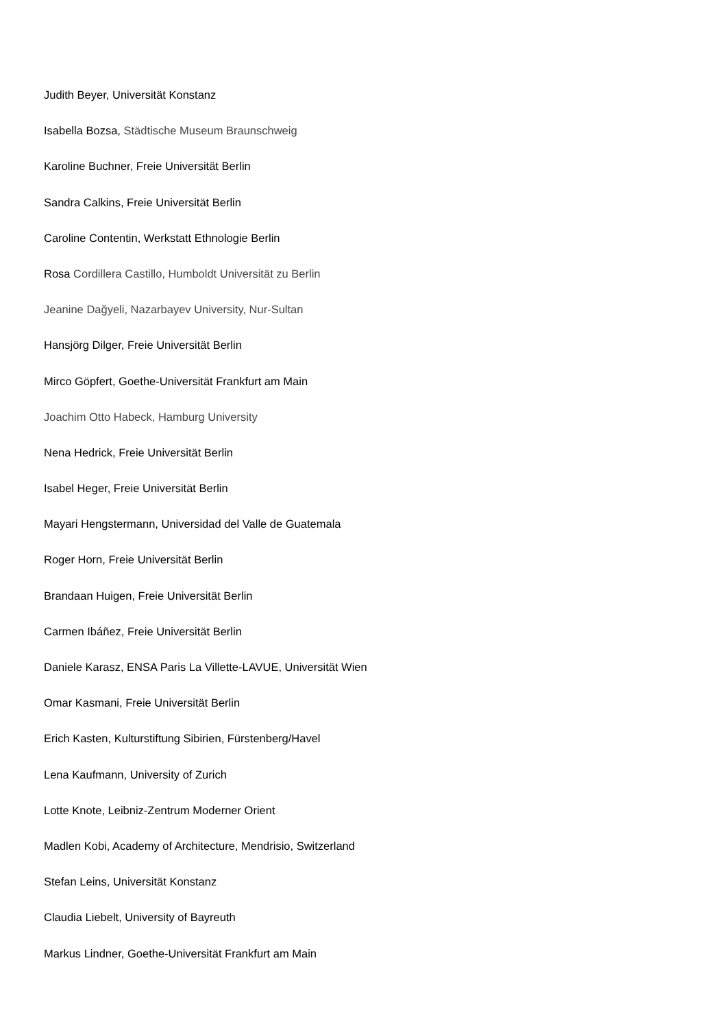Judith Beyer, Universität Konstanz
Isabella Bozsa, Städtische Museum Braunschweig
Karoline Buchner, Freie Universität Berlin
Sandra Calkins, Freie Universität Berlin
Caroline Contentin, Werkstatt Ethnologie Berlin
Rosa Cordillera Castillo, Humboldt Universität zu Berlin
Jeanine Dağyeli, Nazarbayev University, Nur-Sultan
Hansjörg Dilger, Freie Universität Berlin
Mirco Göpfert, Goethe-Universität Frankfurt am Main
Joachim Otto Habeck, Hamburg University
Nena Hedrick, Freie Universität Berlin
Isabel Heger, Freie Universität Berlin
Mayari Hengstermann, Universidad del Valle de Guatemala
Roger Horn, Freie Universität Berlin
Brandaan Huigen, Freie Universität Berlin
Carmen Ibáñez, Freie Universität Berlin
Daniele Karasz, ENSA Paris La Villette-LAVUE, Universität Wien
Omar Kasmani, Freie Universität Berlin
Erich Kasten, Kulturstiftung Sibirien, Fürstenberg/Havel
Lena Kaufmann, University of Zurich
Lotte Knote, Leibniz-Zentrum Moderner Orient
Madlen Kobi, Academy of Architecture, Mendrisio, Switzerland
Stefan Leins, Universität Konstanz
Claudia Liebelt, University of Bayreuth
Markus Lindner, Goethe-Universität Frankfurt am Main